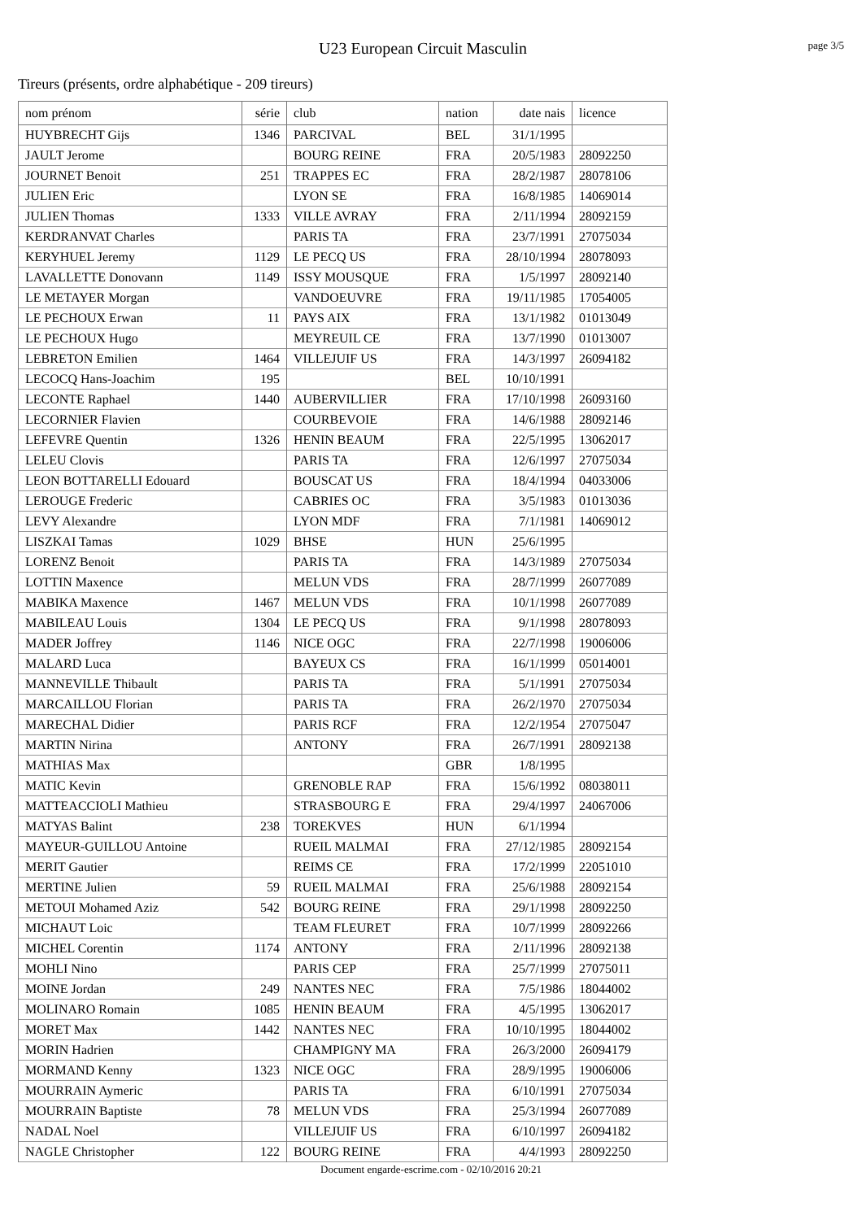U23 European Circuit Masculin
page 3/5
Tireurs (présents, ordre alphabétique - 209 tireurs)
| nom prénom | série | club | nation | date nais | licence |
| --- | --- | --- | --- | --- | --- |
| HUYBRECHT Gijs | 1346 | PARCIVAL | BEL | 31/1/1995 | |
| JAULT Jerome | | BOURG REINE | FRA | 20/5/1983 | 28092250 |
| JOURNET Benoit | 251 | TRAPPES EC | FRA | 28/2/1987 | 28078106 |
| JULIEN Eric | | LYON SE | FRA | 16/8/1985 | 14069014 |
| JULIEN Thomas | 1333 | VILLE AVRAY | FRA | 2/11/1994 | 28092159 |
| KERDRANVAT Charles | | PARIS TA | FRA | 23/7/1991 | 27075034 |
| KERYHUEL Jeremy | 1129 | LE PECQ US | FRA | 28/10/1994 | 28078093 |
| LAVALLETTE Donovann | 1149 | ISSY MOUSQUE | FRA | 1/5/1997 | 28092140 |
| LE METAYER Morgan | | VANDOEUVRE | FRA | 19/11/1985 | 17054005 |
| LE PECHOUX Erwan | 11 | PAYS AIX | FRA | 13/1/1982 | 01013049 |
| LE PECHOUX Hugo | | MEYREUIL CE | FRA | 13/7/1990 | 01013007 |
| LEBRETON Emilien | 1464 | VILLEJUIF US | FRA | 14/3/1997 | 26094182 |
| LECOCQ Hans-Joachim | 195 | | BEL | 10/10/1991 | |
| LECONTE Raphael | 1440 | AUBERVILLIER | FRA | 17/10/1998 | 26093160 |
| LECORNIER Flavien | | COURBEVOIE | FRA | 14/6/1988 | 28092146 |
| LEFEVRE Quentin | 1326 | HENIN BEAUM | FRA | 22/5/1995 | 13062017 |
| LELEU Clovis | | PARIS TA | FRA | 12/6/1997 | 27075034 |
| LEON BOTTARELLI Edouard | | BOUSCAT US | FRA | 18/4/1994 | 04033006 |
| LEROUGE Frederic | | CABRIES OC | FRA | 3/5/1983 | 01013036 |
| LEVY Alexandre | | LYON MDF | FRA | 7/1/1981 | 14069012 |
| LISZKAI Tamas | 1029 | BHSE | HUN | 25/6/1995 | |
| LORENZ Benoit | | PARIS TA | FRA | 14/3/1989 | 27075034 |
| LOTTIN Maxence | | MELUN VDS | FRA | 28/7/1999 | 26077089 |
| MABIKA Maxence | 1467 | MELUN VDS | FRA | 10/1/1998 | 26077089 |
| MABILEAU Louis | 1304 | LE PECQ US | FRA | 9/1/1998 | 28078093 |
| MADER Joffrey | 1146 | NICE OGC | FRA | 22/7/1998 | 19006006 |
| MALARD Luca | | BAYEUX CS | FRA | 16/1/1999 | 05014001 |
| MANNEVILLE Thibault | | PARIS TA | FRA | 5/1/1991 | 27075034 |
| MARCAILLOU Florian | | PARIS TA | FRA | 26/2/1970 | 27075034 |
| MARECHAL Didier | | PARIS RCF | FRA | 12/2/1954 | 27075047 |
| MARTIN Nirina | | ANTONY | FRA | 26/7/1991 | 28092138 |
| MATHIAS Max | | | GBR | 1/8/1995 | |
| MATIC Kevin | | GRENOBLE RAP | FRA | 15/6/1992 | 08038011 |
| MATTEACCIOLI Mathieu | | STRASBOURG E | FRA | 29/4/1997 | 24067006 |
| MATYAS Balint | 238 | TOREKVES | HUN | 6/1/1994 | |
| MAYEUR-GUILLOU Antoine | | RUEIL MALMAI | FRA | 27/12/1985 | 28092154 |
| MERIT Gautier | | REIMS CE | FRA | 17/2/1999 | 22051010 |
| MERTINE Julien | 59 | RUEIL MALMAI | FRA | 25/6/1988 | 28092154 |
| METOUI Mohamed Aziz | 542 | BOURG REINE | FRA | 29/1/1998 | 28092250 |
| MICHAUT Loic | | TEAM FLEURET | FRA | 10/7/1999 | 28092266 |
| MICHEL Corentin | 1174 | ANTONY | FRA | 2/11/1996 | 28092138 |
| MOHLI Nino | | PARIS CEP | FRA | 25/7/1999 | 27075011 |
| MOINE Jordan | 249 | NANTES NEC | FRA | 7/5/1986 | 18044002 |
| MOLINARO Romain | 1085 | HENIN BEAUM | FRA | 4/5/1995 | 13062017 |
| MORET Max | 1442 | NANTES NEC | FRA | 10/10/1995 | 18044002 |
| MORIN Hadrien | | CHAMPIGNY MA | FRA | 26/3/2000 | 26094179 |
| MORMAND Kenny | 1323 | NICE OGC | FRA | 28/9/1995 | 19006006 |
| MOURRAIN Aymeric | | PARIS TA | FRA | 6/10/1991 | 27075034 |
| MOURRAIN Baptiste | 78 | MELUN VDS | FRA | 25/3/1994 | 26077089 |
| NADAL Noel | | VILLEJUIF US | FRA | 6/10/1997 | 26094182 |
| NAGLE Christopher | 122 | BOURG REINE | FRA | 4/4/1993 | 28092250 |
Document engarde-escrime.com - 02/10/2016 20:21